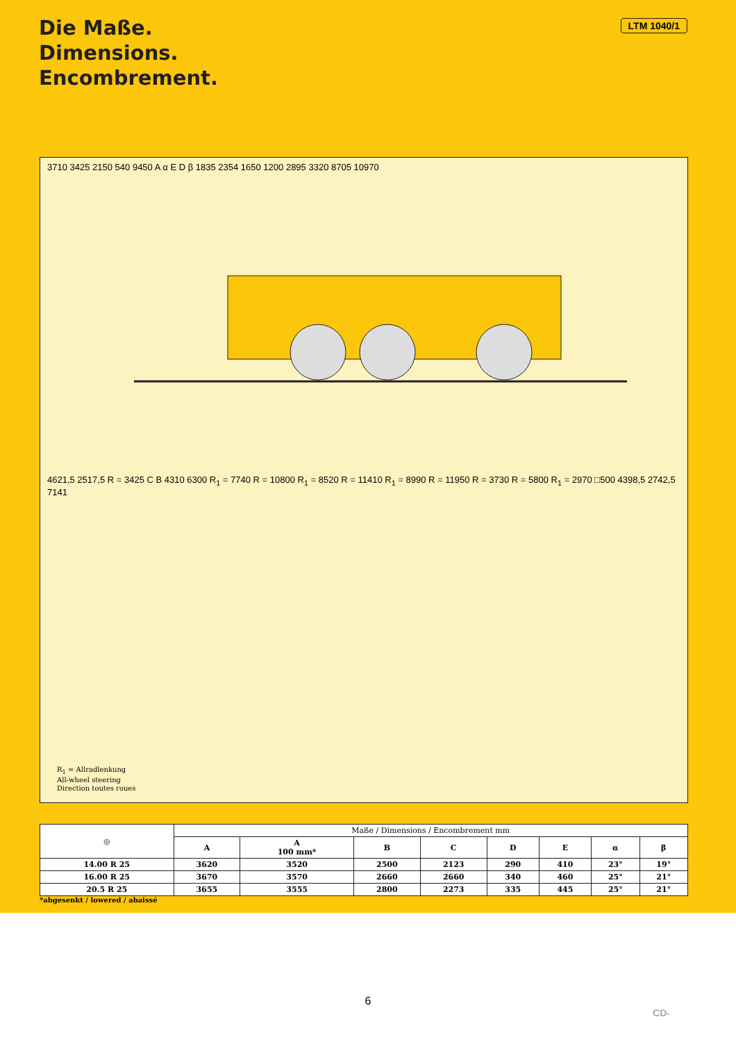Die Maße.
Dimensions.
Encombrement.
LTM 1040/1
3710 3425 2150 540 9450 A α E D β 1835 2354 1650 1200 2895 3320 8705 10970
4621,5 2517,5 R = 3425 C B 4310 6300 R<sub>1</sub> = 7740 R = 10800 R<sub>1</sub> = 8520 R = 11410 R<sub>1</sub> = 8990 R = 11950 R = 3730 R = 5800 R<sub>1</sub> = 2970 □500 4398,5 2742,5 7141
R<sub>1</sub> = Allradlenkung
All-wheel steering
Direction toutes roues
| ◎ | Maße / Dimensions / Encombrement mm | | | | | | | |
| --- | --- | --- | --- | --- | --- | --- | --- | --- |
| | A | A 100 mm* | B | C | D | E | α | β |
| 14.00 R 25 | 3620 | 3520 | 2500 | 2123 | 290 | 410 | 23° | 19° |
| 16.00 R 25 | 3670 | 3570 | 2660 | 2660 | 340 | 460 | 25° | 21° |
| 20.5 R 25 | 3655 | 3555 | 2800 | 2273 | 335 | 445 | 25° | 21° |
*abgesenkt / lowered / abaissé
6
CD-